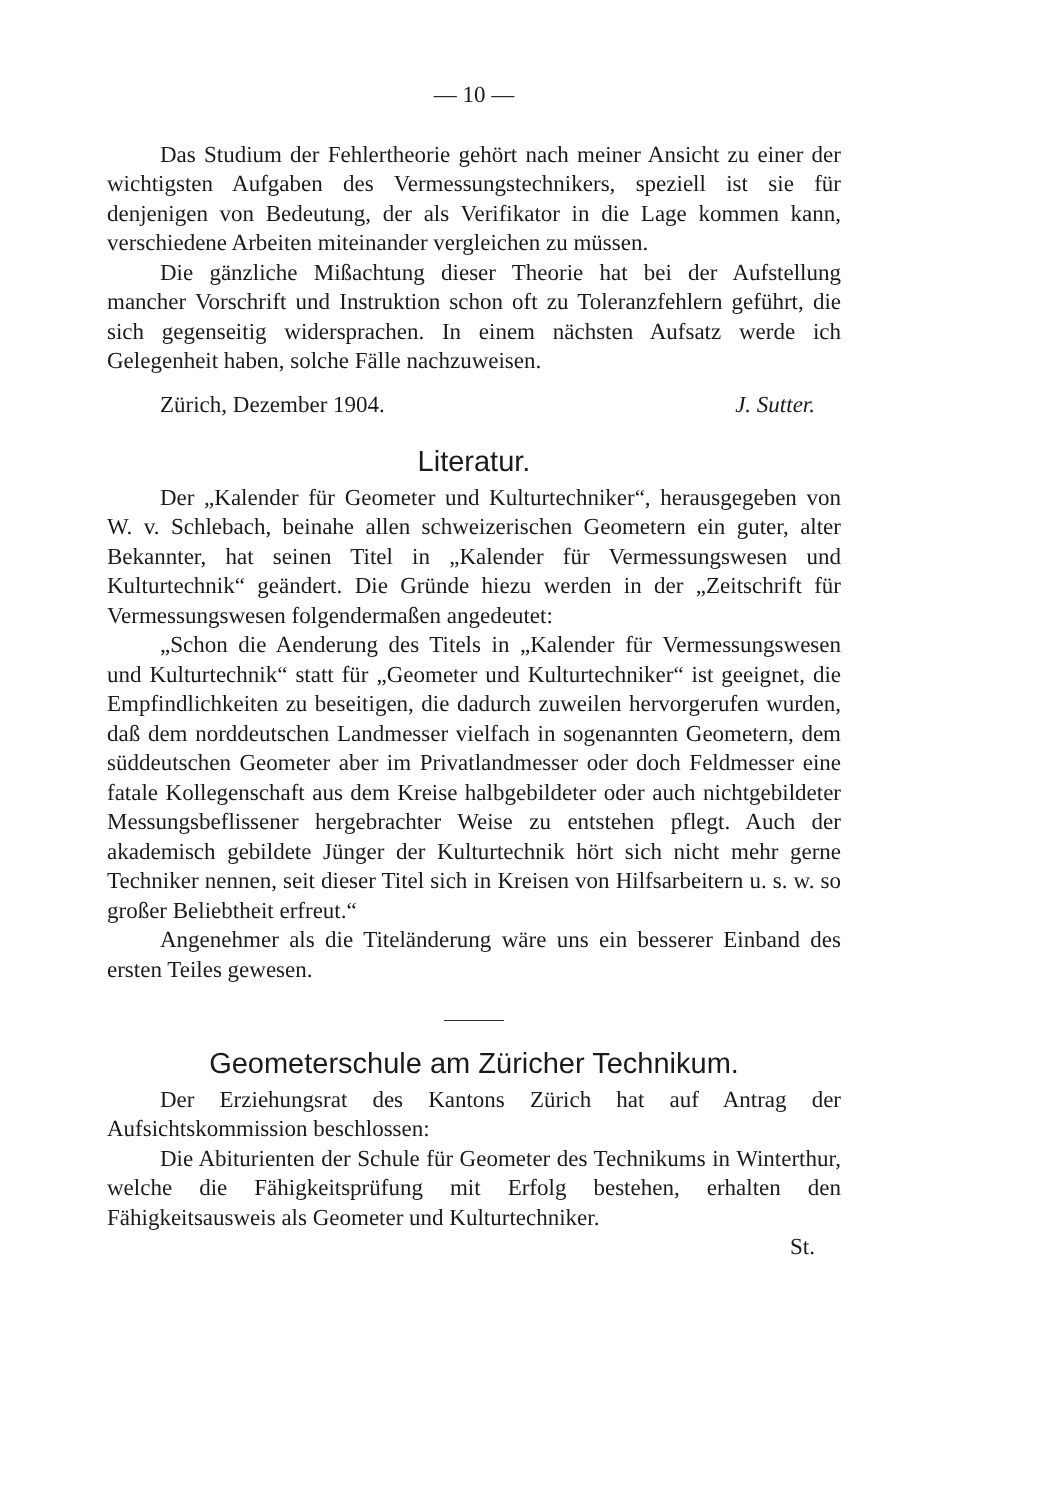— 10 —
Das Studium der Fehlertheorie gehört nach meiner Ansicht zu einer der wichtigsten Aufgaben des Vermessungstechnikers, speziell ist sie für denjenigen von Bedeutung, der als Verifikator in die Lage kommen kann, verschiedene Arbeiten miteinander vergleichen zu müssen.
Die gänzliche Mißachtung dieser Theorie hat bei der Aufstellung mancher Vorschrift und Instruktion schon oft zu Toleranzfehlern geführt, die sich gegenseitig widersprachen. In einem nächsten Aufsatz werde ich Gelegenheit haben, solche Fälle nachzuweisen.
Zürich, Dezember 1904. J. Sutter.
Literatur.
Der „Kalender für Geometer und Kulturtechniker“, herausgegeben von W. v. Schlebach, beinahe allen schweizerischen Geometern ein guter, alter Bekannter, hat seinen Titel in „Kalender für Vermessungswesen und Kulturtechnik“ geändert. Die Gründe hiezu werden in der „Zeitschrift für Vermessungswesen folgendermaßen angedeutet:
„Schon die Aenderung des Titels in „Kalender für Vermessungswesen und Kulturtechnik“ statt für „Geometer und Kulturtechniker“ ist geeignet, die Empfindlichkeiten zu beseitigen, die dadurch zuweilen hervorgerufen wurden, daß dem norddeutschen Landmesser vielfach in sogenannten Geometern, dem süddeutschen Geometer aber im Privatlandmesser oder doch Feldmesser eine fatale Kollegenschaft aus dem Kreise halbgebildeter oder auch nichtgebildeter Messungsbeflissener hergebrachter Weise zu entstehen pflegt. Auch der akademisch gebildete Jünger der Kulturtechnik hört sich nicht mehr gerne Techniker nennen, seit dieser Titel sich in Kreisen von Hilfsarbeitern u. s. w. so großer Beliebtheit erfreut.“
Angenehmer als die Titeländerung wäre uns ein besserer Einband des ersten Teiles gewesen.
Geometerschule am Züricher Technikum.
Der Erziehungsrat des Kantons Zürich hat auf Antrag der Aufsichtskommission beschlossen:
Die Abiturienten der Schule für Geometer des Technikums in Winterthur, welche die Fähigkeitsprüfung mit Erfolg bestehen, erhalten den Fähigkeitsausweis als Geometer und Kulturtechniker.
St.